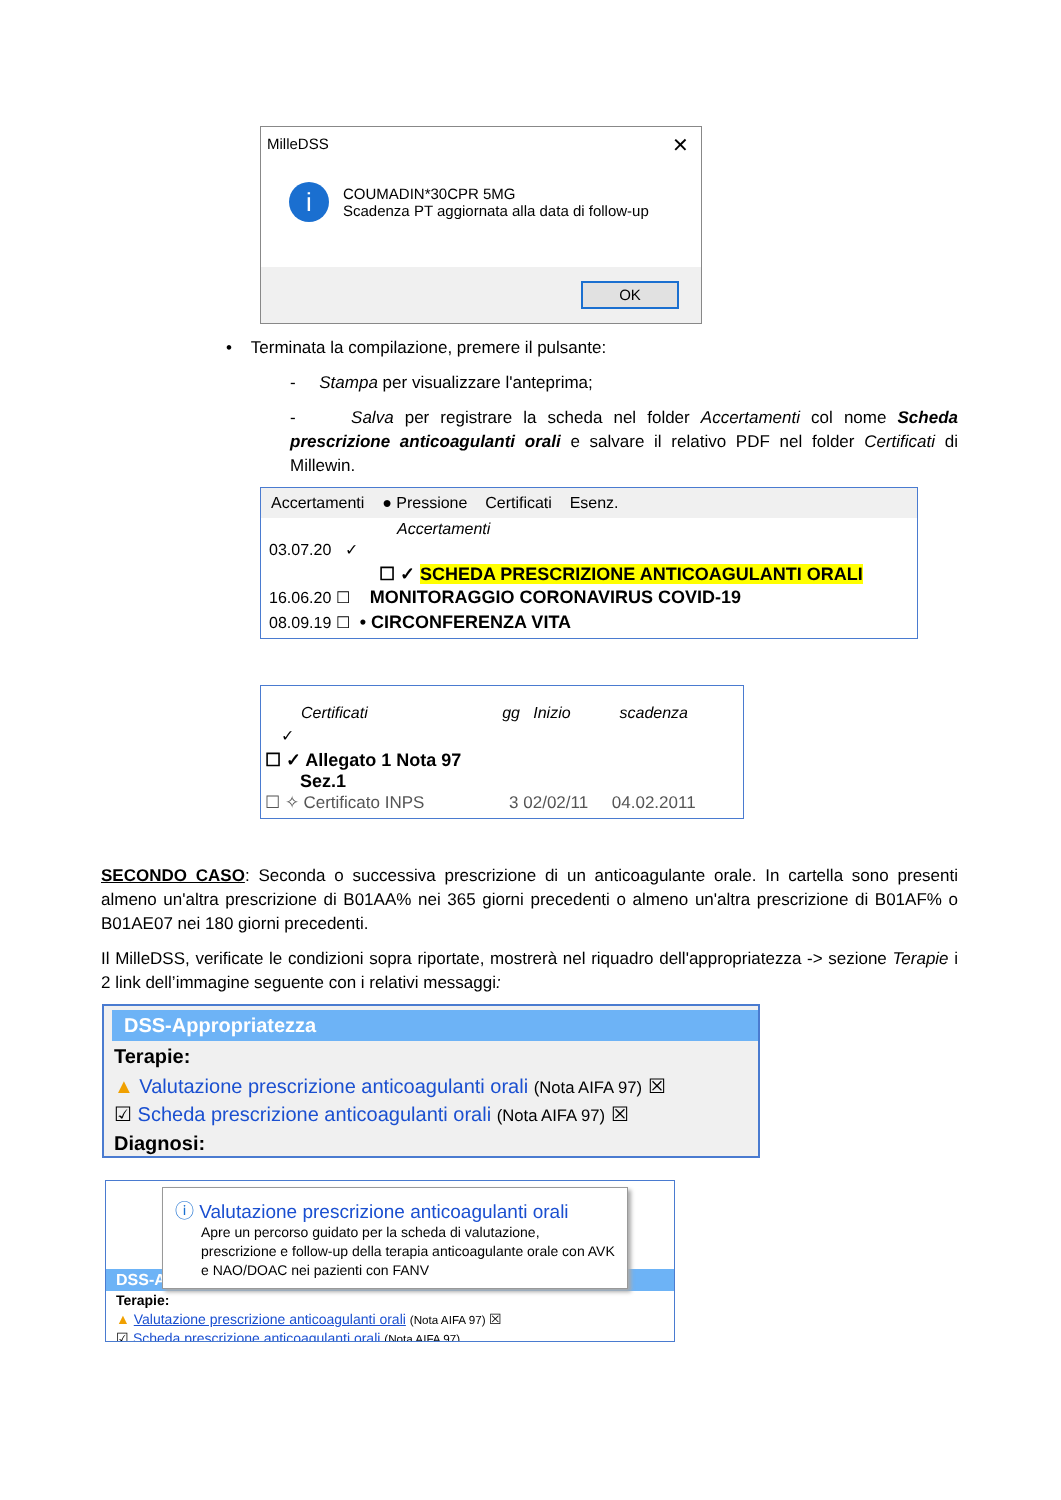MilleDSS
✕
i
COUMADIN*30CPR 5MG
Scadenza PT aggiornata alla data di follow-up
OK
• Terminata la compilazione, premere il pulsante:
- Stampa per visualizzare l'anteprima;
- Salva per registrare la scheda nel folder Accertamenti col nome Scheda prescrizione anticoagulanti orali e salvare il relativo PDF nel folder Certificati di Millewin.
Accertamenti ● Pressione Certificati Esenz.
Accertamenti
03.07.20 ✓
☐ ✓ SCHEDA PRESCRIZIONE ANTICOAGULANTI ORALI
16.06.20 ☐ MONITORAGGIO CORONAVIRUS COVID-19
08.09.19 ☐ • CIRCONFERENZA VITA
Certificati gg Inizio scadenza
✓
☐ ✓ Allegato 1 Nota 97
Sez.1
☐ ✧ Certificato INPS 3 02/02/11 04.02.2011
SECONDO CASO: Seconda o successiva prescrizione di un anticoagulante orale. In cartella sono presenti almeno un'altra prescrizione di B01AA% nei 365 giorni precedenti o almeno un'altra prescrizione di B01AF% o B01AE07 nei 180 giorni precedenti.
Il MilleDSS, verificate le condizioni sopra riportate, mostrerà nel riquadro dell'appropriatezza -> sezione Terapie i 2 link dell’immagine seguente con i relativi messaggi:
DSS-Appropriatezza
Terapie:
▲ Valutazione prescrizione anticoagulanti orali (Nota AIFA 97) ☒
☑ Scheda prescrizione anticoagulanti orali (Nota AIFA 97) ☒
Diagnosi:
ⓘ Valutazione prescrizione anticoagulanti orali
Apre un percorso guidato per la scheda di valutazione, prescrizione e follow-up della terapia anticoagulante orale con AVK e NAO/DOAC nei pazienti con FANV
DSS-A
Terapie:
▲ Valutazione prescrizione anticoagulanti orali (Nota AIFA 97) ☒
☑ Scheda prescrizione anticoagulanti orali (Nota AIFA 97)